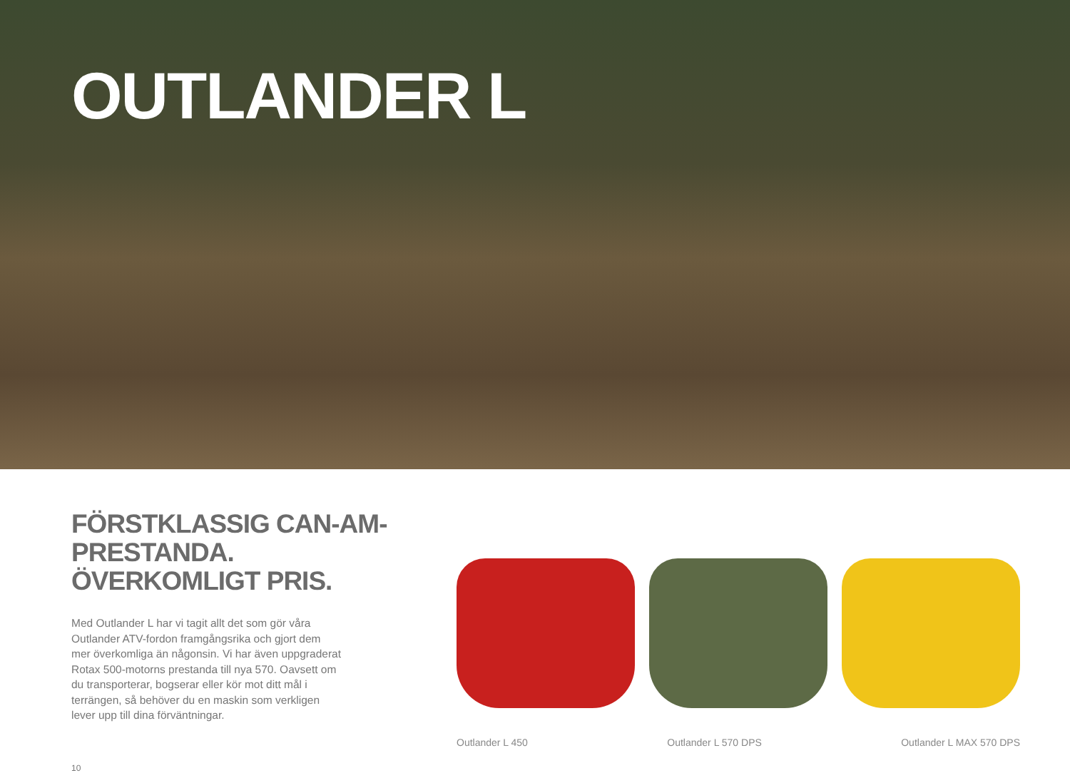OUTLANDER L
FÖRSTKLASSIG CAN-AM-PRESTANDA.
ÖVERKOMLIGT PRIS.
Med Outlander L har vi tagit allt det som gör våra Outlander ATV-fordon framgångsrika och gjort dem mer överkomliga än någonsin. Vi har även uppgraderat Rotax 500-motorns prestanda till nya 570. Oavsett om du transporterar, bogserar eller kör mot ditt mål i terrängen, så behöver du en maskin som verkligen lever upp till dina förväntningar.
10
Outlander L 450 Outlander L 570 DPS Outlander L MAX 570 DPS